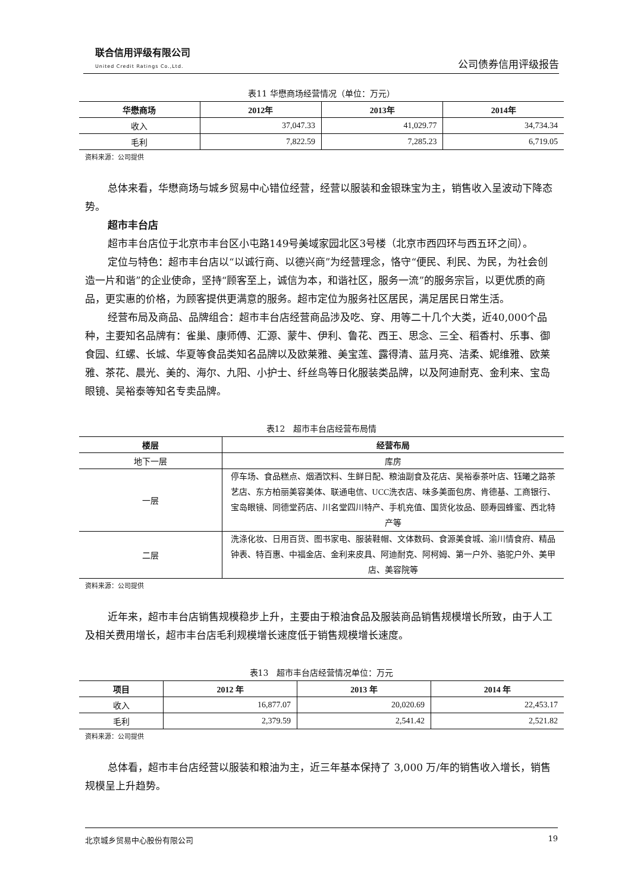联合信用评级有限公司
United Credit Ratings Co.,Ltd.
公司债券信用评级报告
表11 华懋商场经营情况（单位：万元）
| 华懋商场 | 2012年 | 2013年 | 2014年 |
| --- | --- | --- | --- |
| 收入 | 37,047.33 | 41,029.77 | 34,734.34 |
| 毛利 | 7,822.59 | 7,285.23 | 6,719.05 |
资料来源：公司提供
总体来看，华懋商场与城乡贸易中心错位经营，经营以服装和金银珠宝为主，销售收入呈波动下降态势。
超市丰台店
超市丰台店位于北京市丰台区小屯路149号美域家园北区3号楼（北京市西四环与西五环之间）。
定位与特色：超市丰台店以“以诚行商、以德兴商”为经营理念，恪守“便民、利民、为民，为社会创造一片和谐”的企业使命，坚持“顾客至上，诚信为本，和谐社区，服务一流”的服务宗旨，以更优质的商品，更实惠的价格，为顾客提供更满意的服务。超市定位为服务社区居民，满足居民日常生活。
经营布局及商品、品牌组合：超市丰台店经营商品涉及吃、穿、用等二十几个大类，近40,000个品种，主要知名品牌有：雀巢、康师傅、汇源、蒙牛、伊利、鲁花、西王、思念、三全、稻香村、乐事、御食园、红螺、长城、华夏等食品类知名品牌以及欧莱雅、美宝莲、露得清、蓝月亮、洁柔、妮维雅、欧莱雅、茶花、晨光、美的、海尔、九阳、小护士、纤丝鸟等日化服装类品牌，以及阿迪耐克、金利来、宝岛眼镜、吴裕泰等知名专卖品牌。
表12　超市丰台店经营布局情
| 楼层 | 经营布局 |
| --- | --- |
| 地下一层 | 库房 |
| 一层 | 停车场、食品糕点、烟酒饮料、生鲜日配、粮油副食及花店、吴裕泰茶叶店、钰曦之路茶艺店、东方柏丽美容美体、联通电信、UCC洗衣店、味多美面包房、肯德基、工商银行、宝岛眼镜、同德堂药店、川名堂四川特产、手机充值、国货化妆品、颐寿园蜂蜜、西北特产等 |
| 二层 | 洗涤化妆、日用百货、图书家电、服装鞋帽、文体数码、食源美食城、渝川情食府、精品钟表、特百惠、中福金店、金利来皮具、阿迪耐克、阿柯姆、第一户外、骆驼户外、美甲店、美容院等 |
资料来源：公司提供
近年来，超市丰台店销售规模稳步上升，主要由于粮油食品及服装商品销售规模增长所致，由于人工及相关费用增长，超市丰台店毛利规模增长速度低于销售规模增长速度。
表13　超市丰台店经营情况单位：万元
| 项目 | 2012 年 | 2013 年 | 2014 年 |
| --- | --- | --- | --- |
| 收入 | 16,877.07 | 20,020.69 | 22,453.17 |
| 毛利 | 2,379.59 | 2,541.42 | 2,521.82 |
资料来源：公司提供
总体看，超市丰台店经营以服装和粮油为主，近三年基本保持了 3,000 万/年的销售收入增长，销售规模呈上升趋势。
北京城乡贸易中心股份有限公司 19